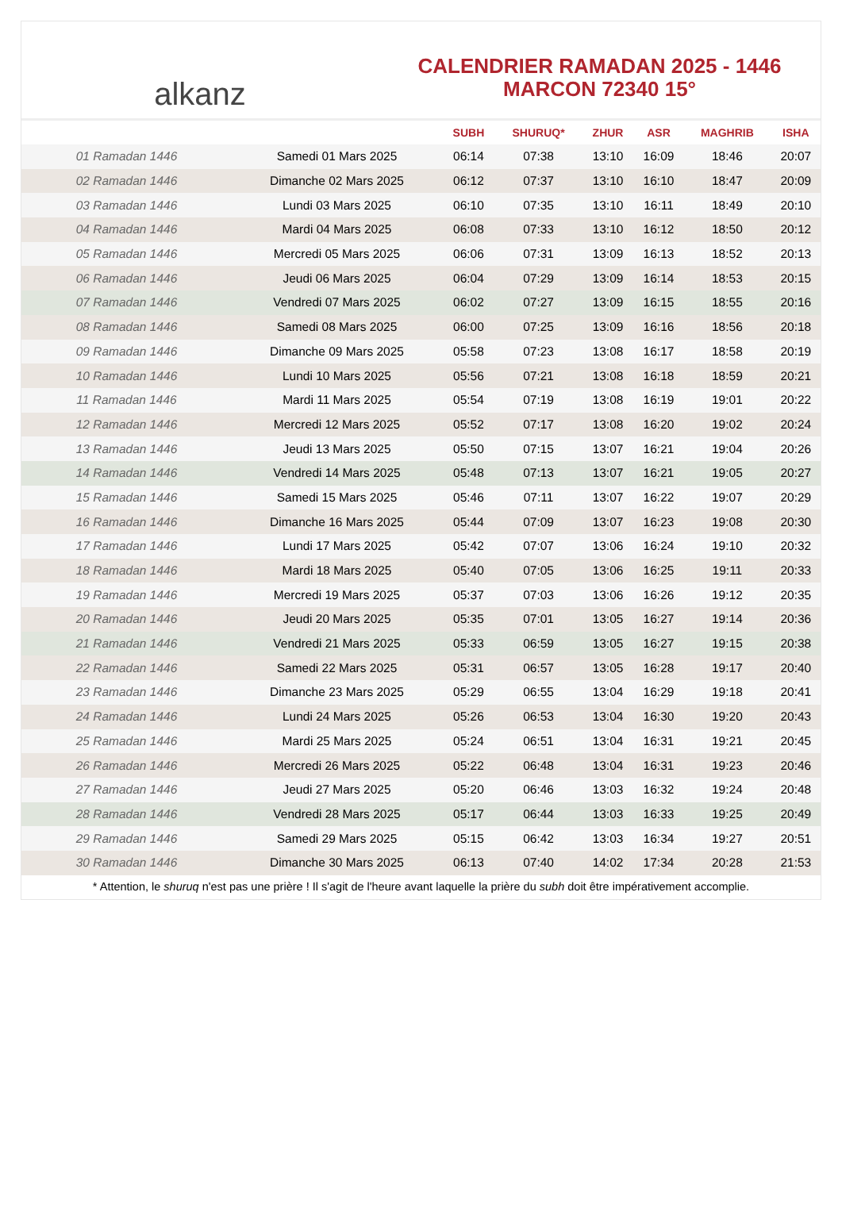alkanz
CALENDRIER RAMADAN 2025 - 1446
MARCON 72340 15°
| | | SUBH | SHURUQ* | ZHUR | ASR | MAGHRIB | ISHA |
| --- | --- | --- | --- | --- | --- | --- | --- |
| 01 Ramadan 1446 | Samedi 01 Mars 2025 | 06:14 | 07:38 | 13:10 | 16:09 | 18:46 | 20:07 |
| 02 Ramadan 1446 | Dimanche 02 Mars 2025 | 06:12 | 07:37 | 13:10 | 16:10 | 18:47 | 20:09 |
| 03 Ramadan 1446 | Lundi 03 Mars 2025 | 06:10 | 07:35 | 13:10 | 16:11 | 18:49 | 20:10 |
| 04 Ramadan 1446 | Mardi 04 Mars 2025 | 06:08 | 07:33 | 13:10 | 16:12 | 18:50 | 20:12 |
| 05 Ramadan 1446 | Mercredi 05 Mars 2025 | 06:06 | 07:31 | 13:09 | 16:13 | 18:52 | 20:13 |
| 06 Ramadan 1446 | Jeudi 06 Mars 2025 | 06:04 | 07:29 | 13:09 | 16:14 | 18:53 | 20:15 |
| 07 Ramadan 1446 | Vendredi 07 Mars 2025 | 06:02 | 07:27 | 13:09 | 16:15 | 18:55 | 20:16 |
| 08 Ramadan 1446 | Samedi 08 Mars 2025 | 06:00 | 07:25 | 13:09 | 16:16 | 18:56 | 20:18 |
| 09 Ramadan 1446 | Dimanche 09 Mars 2025 | 05:58 | 07:23 | 13:08 | 16:17 | 18:58 | 20:19 |
| 10 Ramadan 1446 | Lundi 10 Mars 2025 | 05:56 | 07:21 | 13:08 | 16:18 | 18:59 | 20:21 |
| 11 Ramadan 1446 | Mardi 11 Mars 2025 | 05:54 | 07:19 | 13:08 | 16:19 | 19:01 | 20:22 |
| 12 Ramadan 1446 | Mercredi 12 Mars 2025 | 05:52 | 07:17 | 13:08 | 16:20 | 19:02 | 20:24 |
| 13 Ramadan 1446 | Jeudi 13 Mars 2025 | 05:50 | 07:15 | 13:07 | 16:21 | 19:04 | 20:26 |
| 14 Ramadan 1446 | Vendredi 14 Mars 2025 | 05:48 | 07:13 | 13:07 | 16:21 | 19:05 | 20:27 |
| 15 Ramadan 1446 | Samedi 15 Mars 2025 | 05:46 | 07:11 | 13:07 | 16:22 | 19:07 | 20:29 |
| 16 Ramadan 1446 | Dimanche 16 Mars 2025 | 05:44 | 07:09 | 13:07 | 16:23 | 19:08 | 20:30 |
| 17 Ramadan 1446 | Lundi 17 Mars 2025 | 05:42 | 07:07 | 13:06 | 16:24 | 19:10 | 20:32 |
| 18 Ramadan 1446 | Mardi 18 Mars 2025 | 05:40 | 07:05 | 13:06 | 16:25 | 19:11 | 20:33 |
| 19 Ramadan 1446 | Mercredi 19 Mars 2025 | 05:37 | 07:03 | 13:06 | 16:26 | 19:12 | 20:35 |
| 20 Ramadan 1446 | Jeudi 20 Mars 2025 | 05:35 | 07:01 | 13:05 | 16:27 | 19:14 | 20:36 |
| 21 Ramadan 1446 | Vendredi 21 Mars 2025 | 05:33 | 06:59 | 13:05 | 16:27 | 19:15 | 20:38 |
| 22 Ramadan 1446 | Samedi 22 Mars 2025 | 05:31 | 06:57 | 13:05 | 16:28 | 19:17 | 20:40 |
| 23 Ramadan 1446 | Dimanche 23 Mars 2025 | 05:29 | 06:55 | 13:04 | 16:29 | 19:18 | 20:41 |
| 24 Ramadan 1446 | Lundi 24 Mars 2025 | 05:26 | 06:53 | 13:04 | 16:30 | 19:20 | 20:43 |
| 25 Ramadan 1446 | Mardi 25 Mars 2025 | 05:24 | 06:51 | 13:04 | 16:31 | 19:21 | 20:45 |
| 26 Ramadan 1446 | Mercredi 26 Mars 2025 | 05:22 | 06:48 | 13:04 | 16:31 | 19:23 | 20:46 |
| 27 Ramadan 1446 | Jeudi 27 Mars 2025 | 05:20 | 06:46 | 13:03 | 16:32 | 19:24 | 20:48 |
| 28 Ramadan 1446 | Vendredi 28 Mars 2025 | 05:17 | 06:44 | 13:03 | 16:33 | 19:25 | 20:49 |
| 29 Ramadan 1446 | Samedi 29 Mars 2025 | 05:15 | 06:42 | 13:03 | 16:34 | 19:27 | 20:51 |
| 30 Ramadan 1446 | Dimanche 30 Mars 2025 | 06:13 | 07:40 | 14:02 | 17:34 | 20:28 | 21:53 |
* Attention, le shuruq n'est pas une prière ! Il s'agit de l'heure avant laquelle la prière du subh doit être impérativement accomplie.